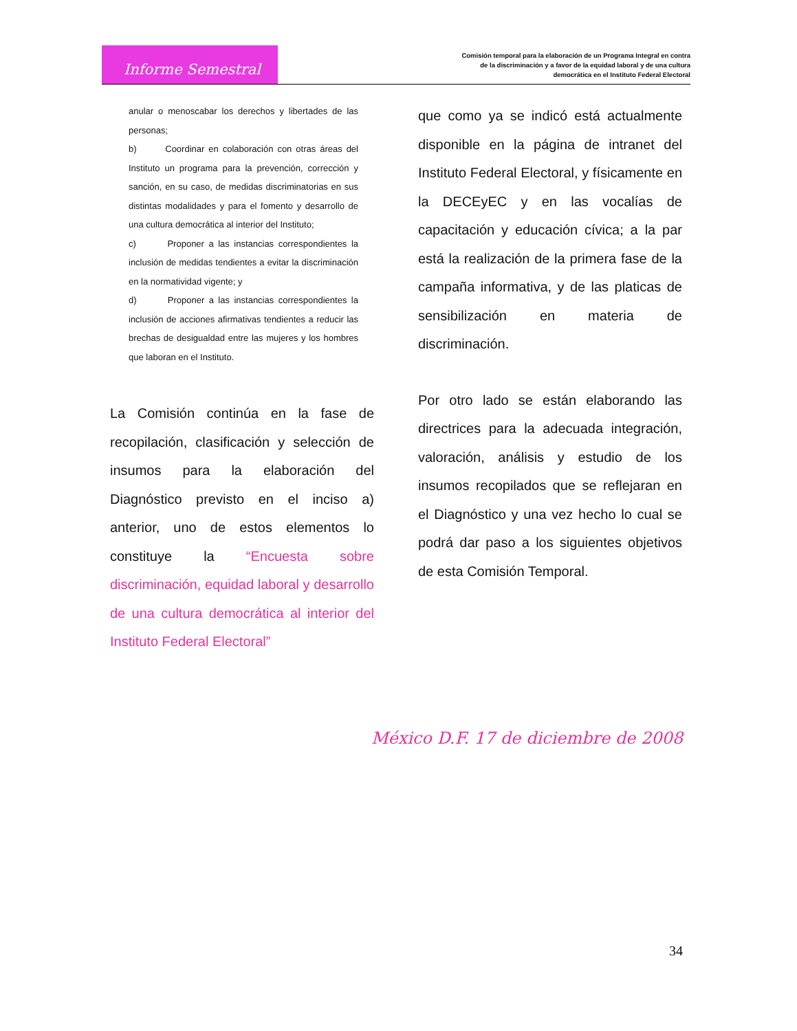Informe Semestral
Comisión temporal para la elaboración de un Programa Integral en contra de la discriminación y a favor de la equidad laboral y de una cultura democrática en el Instituto Federal Electoral
anular o menoscabar los derechos y libertades de las personas;
b) Coordinar en colaboración con otras áreas del Instituto un programa para la prevención, corrección y sanción, en su caso, de medidas discriminatorias en sus distintas modalidades y para el fomento y desarrollo de una cultura democrática al interior del Instituto;
c) Proponer a las instancias correspondientes la inclusión de medidas tendientes a evitar la discriminación en la normatividad vigente; y
d) Proponer a las instancias correspondientes la inclusión de acciones afirmativas tendientes a reducir las brechas de desigualdad entre las mujeres y los hombres que laboran en el Instituto.
La Comisión continúa en la fase de recopilación, clasificación y selección de insumos para la elaboración del Diagnóstico previsto en el inciso a) anterior, uno de estos elementos lo constituye la “Encuesta sobre discriminación, equidad laboral y desarrollo de una cultura democrática al interior del Instituto Federal Electoral”
que como ya se indicó está actualmente disponible en la página de intranet del Instituto Federal Electoral, y físicamente en la DECEyEC y en las vocalías de capacitación y educación cívica; a la par está la realización de la primera fase de la campaña informativa, y de las platicas de sensibilización en materia de discriminación.
Por otro lado se están elaborando las directrices para la adecuada integración, valoración, análisis y estudio de los insumos recopilados que se reflejaran en el Diagnóstico y una vez hecho lo cual se podrá dar paso a los siguientes objetivos de esta Comisión Temporal.
México D.F. 17 de diciembre de 2008
34